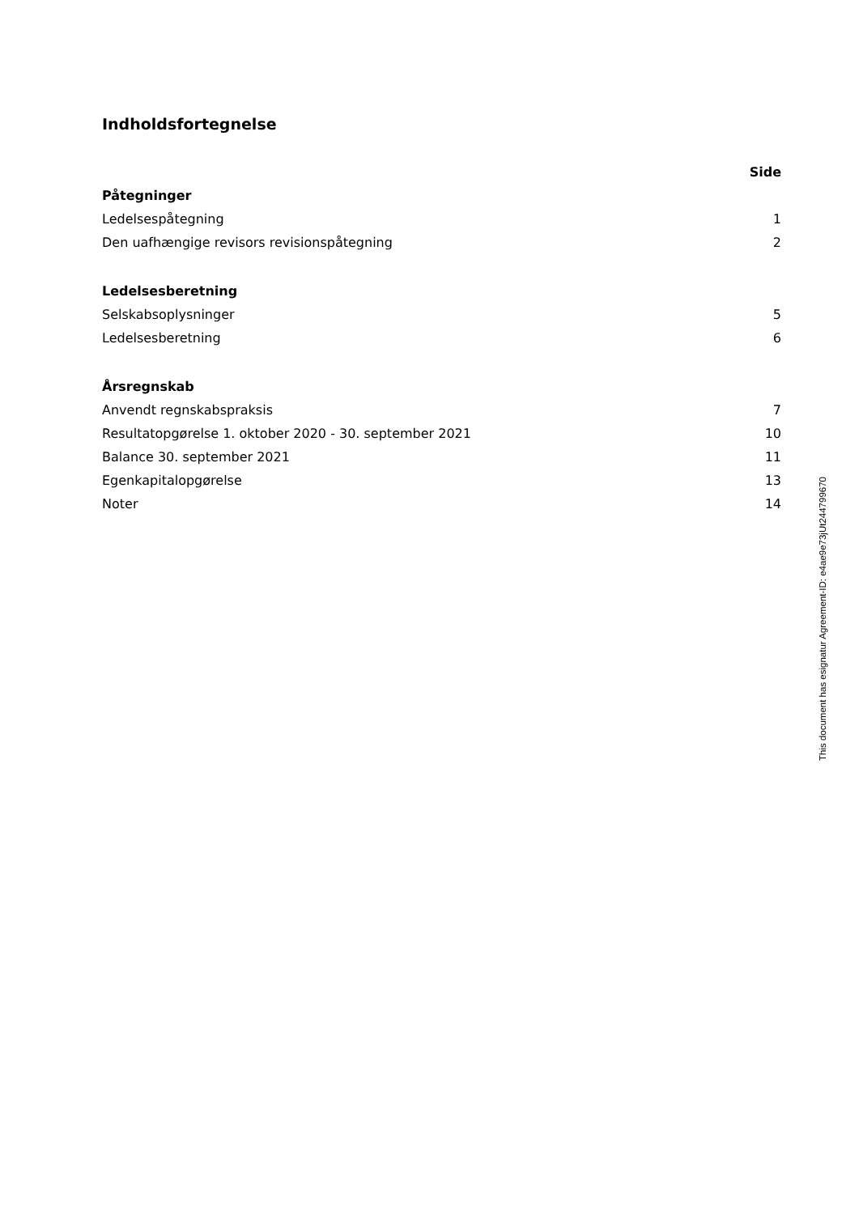Indholdsfortegnelse
| | Side |
| Påtegninger | |
| Ledelsespåtegning | 1 |
| Den uafhængige revisors revisionspåtegning | 2 |
| Ledelsesberetning | |
| Selskabsoplysninger | 5 |
| Ledelsesberetning | 6 |
| Årsregnskab | |
| Anvendt regnskabspraksis | 7 |
| Resultatopgørelse 1. oktober 2020 - 30. september 2021 | 10 |
| Balance 30. september 2021 | 11 |
| Egenkapitalopgørelse | 13 |
| Noter | 14 |
This document has esignatur Agreement-ID: e4ae9e73jUt244799670